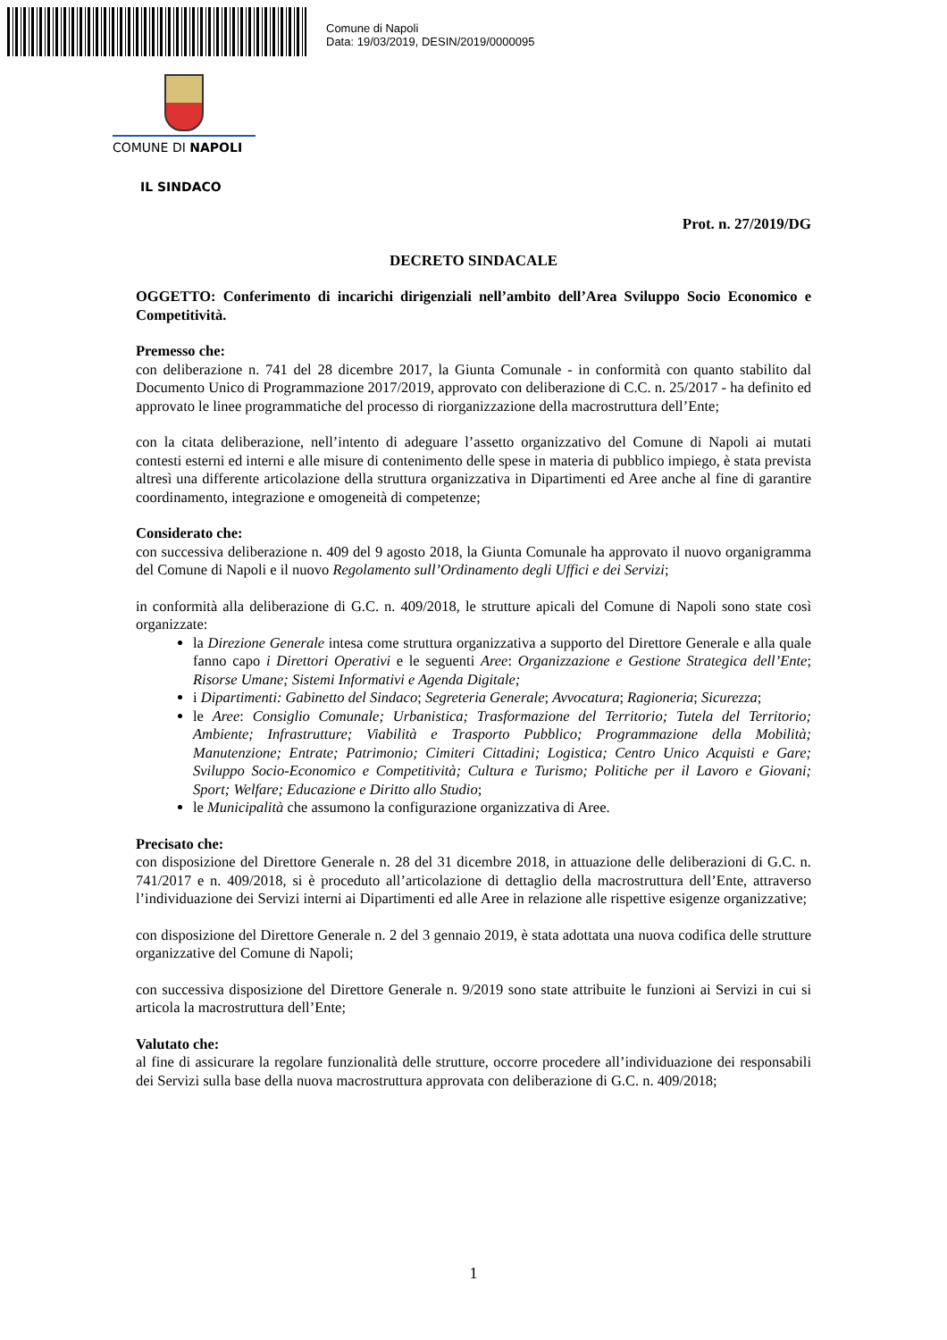Comune di Napoli
Data: 19/03/2019, DESIN/2019/0000095
COMUNE DI NAPOLI
IL SINDACO
Prot. n. 27/2019/DG
DECRETO SINDACALE
OGGETTO: Conferimento di incarichi dirigenziali nell’ambito dell’Area Sviluppo Socio Economico e Competitività.
Premesso che:
con deliberazione n. 741 del 28 dicembre 2017, la Giunta Comunale - in conformità con quanto stabilito dal Documento Unico di Programmazione 2017/2019, approvato con deliberazione di C.C. n. 25/2017 - ha definito ed approvato le linee programmatiche del processo di riorganizzazione della macrostruttura dell’Ente;
con la citata deliberazione, nell’intento di adeguare l’assetto organizzativo del Comune di Napoli ai mutati contesti esterni ed interni e alle misure di contenimento delle spese in materia di pubblico impiego, è stata prevista altresì una differente articolazione della struttura organizzativa in Dipartimenti ed Aree anche al fine di garantire coordinamento, integrazione e omogeneità di competenze;
Considerato che:
con successiva deliberazione n. 409 del 9 agosto 2018, la Giunta Comunale ha approvato il nuovo organigramma del Comune di Napoli e il nuovo Regolamento sull’Ordinamento degli Uffici e dei Servizi;
in conformità alla deliberazione di G.C. n. 409/2018, le strutture apicali del Comune di Napoli sono state così organizzate:
la Direzione Generale intesa come struttura organizzativa a supporto del Direttore Generale e alla quale fanno capo i Direttori Operativi e le seguenti Aree: Organizzazione e Gestione Strategica dell’Ente; Risorse Umane; Sistemi Informativi e Agenda Digitale;
i Dipartimenti: Gabinetto del Sindaco; Segreteria Generale; Avvocatura; Ragioneria; Sicurezza;
le Aree: Consiglio Comunale; Urbanistica; Trasformazione del Territorio; Tutela del Territorio; Ambiente; Infrastrutture; Viabilità e Trasporto Pubblico; Programmazione della Mobilità; Manutenzione; Entrate; Patrimonio; Cimiteri Cittadini; Logistica; Centro Unico Acquisti e Gare; Sviluppo Socio-Economico e Competitività; Cultura e Turismo; Politiche per il Lavoro e Giovani; Sport; Welfare; Educazione e Diritto allo Studio;
le Municipalità che assumono la configurazione organizzativa di Aree.
Precisato che:
con disposizione del Direttore Generale n. 28 del 31 dicembre 2018, in attuazione delle deliberazioni di G.C. n. 741/2017 e n. 409/2018, si è proceduto all’articolazione di dettaglio della macrostruttura dell’Ente, attraverso l’individuazione dei Servizi interni ai Dipartimenti ed alle Aree in relazione alle rispettive esigenze organizzative;
con disposizione del Direttore Generale n. 2 del 3 gennaio 2019, è stata adottata una nuova codifica delle strutture organizzative del Comune di Napoli;
con successiva disposizione del Direttore Generale n. 9/2019 sono state attribuite le funzioni ai Servizi in cui si articola la macrostruttura dell’Ente;
Valutato che:
al fine di assicurare la regolare funzionalità delle strutture, occorre procedere all’individuazione dei responsabili dei Servizi sulla base della nuova macrostruttura approvata con deliberazione di G.C. n. 409/2018;
1